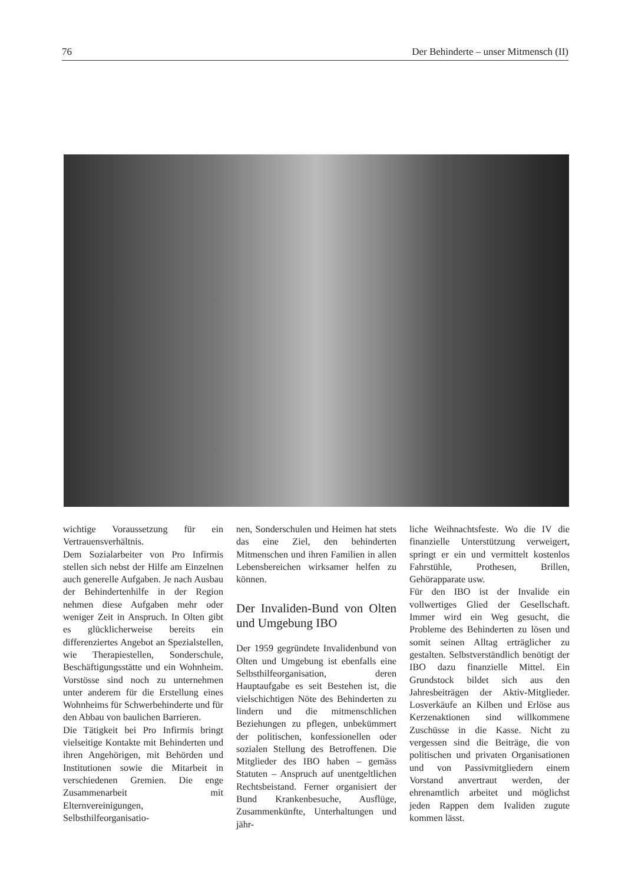76 Der Behinderte – unser Mitmensch (II)
wichtige Voraussetzung für ein Vertrauensverhältnis.
Dem Sozialarbeiter von Pro Infirmis stellen sich nebst der Hilfe am Einzelnen auch generelle Aufgaben. Je nach Ausbau der Behindertenhilfe in der Region nehmen diese Aufgaben mehr oder weniger Zeit in Anspruch. In Olten gibt es glücklicherweise bereits ein differenziertes Angebot an Spezialstellen, wie Therapiestellen, Sonderschule, Beschäftigungsstätte und ein Wohnheim. Vorstösse sind noch zu unternehmen unter anderem für die Erstellung eines Wohnheims für Schwerbehinderte und für den Abbau von baulichen Barrieren.
Die Tätigkeit bei Pro Infirmis bringt vielseitige Kontakte mit Behinderten und ihren Angehörigen, mit Behörden und Institutionen sowie die Mitarbeit in verschiedenen Gremien. Die enge Zusammenarbeit mit Elternvereinigungen, Selbsthilfeorganisatio-
nen, Sonderschulen und Heimen hat stets das eine Ziel, den behinderten Mitmenschen und ihren Familien in allen Lebensbereichen wirksamer helfen zu können.
Der Invaliden-Bund von Olten und Umgebung IBO
Der 1959 gegründete Invalidenbund von Olten und Umgebung ist ebenfalls eine Selbsthilfeorganisation, deren Hauptaufgabe es seit Bestehen ist, die vielschichtigen Nöte des Behinderten zu lindern und die mitmenschlichen Beziehungen zu pflegen, unbekümmert der politischen, konfessionellen oder sozialen Stellung des Betroffenen. Die Mitglieder des IBO haben – gemäss Statuten – Anspruch auf unentgeltlichen Rechtsbeistand. Ferner organisiert der Bund Krankenbesuche, Ausflüge, Zusammenkünfte, Unterhaltungen und jähr-
liche Weihnachtsfeste. Wo die IV die finanzielle Unterstützung verweigert, springt er ein und vermittelt kostenlos Fahrstühle, Prothesen, Brillen, Gehörapparate usw.
Für den IBO ist der Invalide ein vollwertiges Glied der Gesellschaft. Immer wird ein Weg gesucht, die Probleme des Behinderten zu lösen und somit seinen Alltag erträglicher zu gestalten. Selbstverständlich benötigt der IBO dazu finanzielle Mittel. Ein Grundstock bildet sich aus den Jahresbeiträgen der Aktiv-Mitglieder. Losverkäufe an Kilben und Erlöse aus Kerzenaktionen sind willkommene Zuschüsse in die Kasse. Nicht zu vergessen sind die Beiträge, die von politischen und privaten Organisationen und von Passivmitgliedern einem Vorstand anvertraut werden, der ehrenamtlich arbeitet und möglichst jeden Rappen dem Ivaliden zugute kommen lässt.